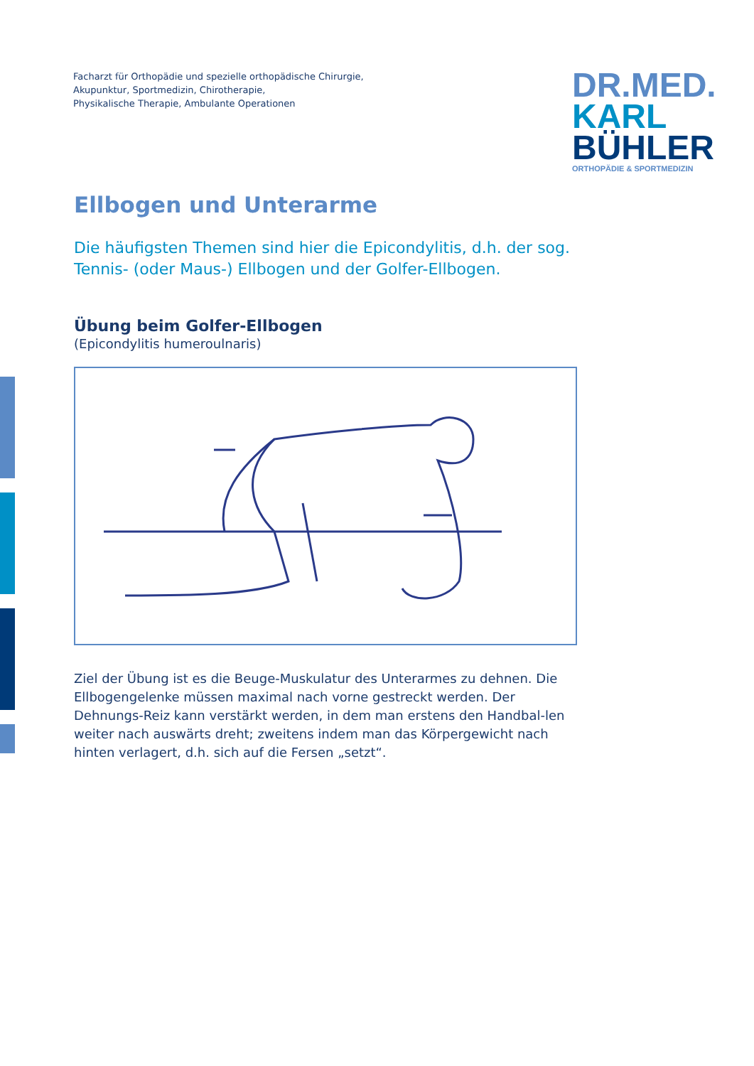Facharzt für Orthopädie und spezielle orthopädische Chirurgie,
Akupunktur, Sportmedizin, Chirotherapie,
Physikalische Therapie, Ambulante Operationen
DR.MED.
KARL
BÜHLER
ORTHOPÄDIE & SPORTMEDIZIN
Ellbogen und Unterarme
Die häufigsten Themen sind hier die Epicondylitis, d.h. der sog. Tennis- (oder Maus-) Ellbogen und der Golfer-Ellbogen.
Übung beim Golfer-Ellbogen
(Epicondylitis humeroulnaris)
Ziel der Übung ist es die Beuge-Muskulatur des Unterarmes zu dehnen. Die Ellbogengelenke müssen maximal nach vorne gestreckt werden. Der Dehnungs-Reiz kann verstärkt werden, in dem man erstens den Handbal-len weiter nach auswärts dreht; zweitens indem man das Körpergewicht nach hinten verlagert, d.h. sich auf die Fersen „setzt“.